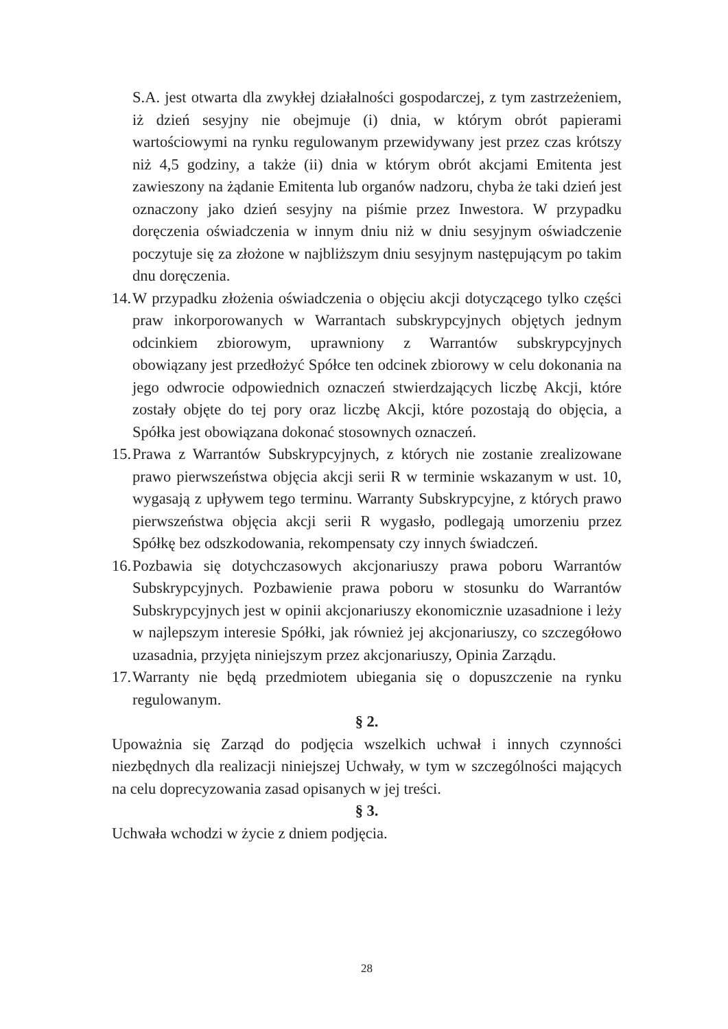S.A. jest otwarta dla zwykłej działalności gospodarczej, z tym zastrzeżeniem, iż dzień sesyjny nie obejmuje (i) dnia, w którym obrót papierami wartościowymi na rynku regulowanym przewidywany jest przez czas krótszy niż 4,5 godziny, a także (ii) dnia w którym obrót akcjami Emitenta jest zawieszony na żądanie Emitenta lub organów nadzoru, chyba że taki dzień jest oznaczony jako dzień sesyjny na piśmie przez Inwestora. W przypadku doręczenia oświadczenia w innym dniu niż w dniu sesyjnym oświadczenie poczytuje się za złożone w najbliższym dniu sesyjnym następującym po takim dnu doręczenia.
14. W przypadku złożenia oświadczenia o objęciu akcji dotyczącego tylko części praw inkorporowanych w Warrantach subskrypcyjnych objętych jednym odcinkiem zbiorowym, uprawniony z Warrantów subskrypcyjnych obowiązany jest przedłożyć Spółce ten odcinek zbiorowy w celu dokonania na jego odwrocie odpowiednich oznaczeń stwierdzających liczbę Akcji, które zostały objęte do tej pory oraz liczbę Akcji, które pozostają do objęcia, a Spółka jest obowiązana dokonać stosownych oznaczeń.
15. Prawa z Warrantów Subskrypcyjnych, z których nie zostanie zrealizowane prawo pierwszeństwa objęcia akcji serii R w terminie wskazanym w ust. 10, wygasają z upływem tego terminu. Warranty Subskrypcyjne, z których prawo pierwszeństwa objęcia akcji serii R wygasło, podlegają umorzeniu przez Spółkę bez odszkodowania, rekompensaty czy innych świadczeń.
16. Pozbawia się dotychczasowych akcjonariuszy prawa poboru Warrantów Subskrypcyjnych. Pozbawienie prawa poboru w stosunku do Warrantów Subskrypcyjnych jest w opinii akcjonariuszy ekonomicznie uzasadnione i leży w najlepszym interesie Spółki, jak również jej akcjonariuszy, co szczegółowo uzasadnia, przyjęta niniejszym przez akcjonariuszy, Opinia Zarządu.
17. Warranty nie będą przedmiotem ubiegania się o dopuszczenie na rynku regulowanym.
§ 2.
Upoważnia się Zarząd do podjęcia wszelkich uchwał i innych czynności niezbędnych dla realizacji niniejszej Uchwały, w tym w szczególności mających na celu doprecyzowania zasad opisanych w jej treści.
§ 3.
Uchwała wchodzi w życie z dniem podjęcia.
28